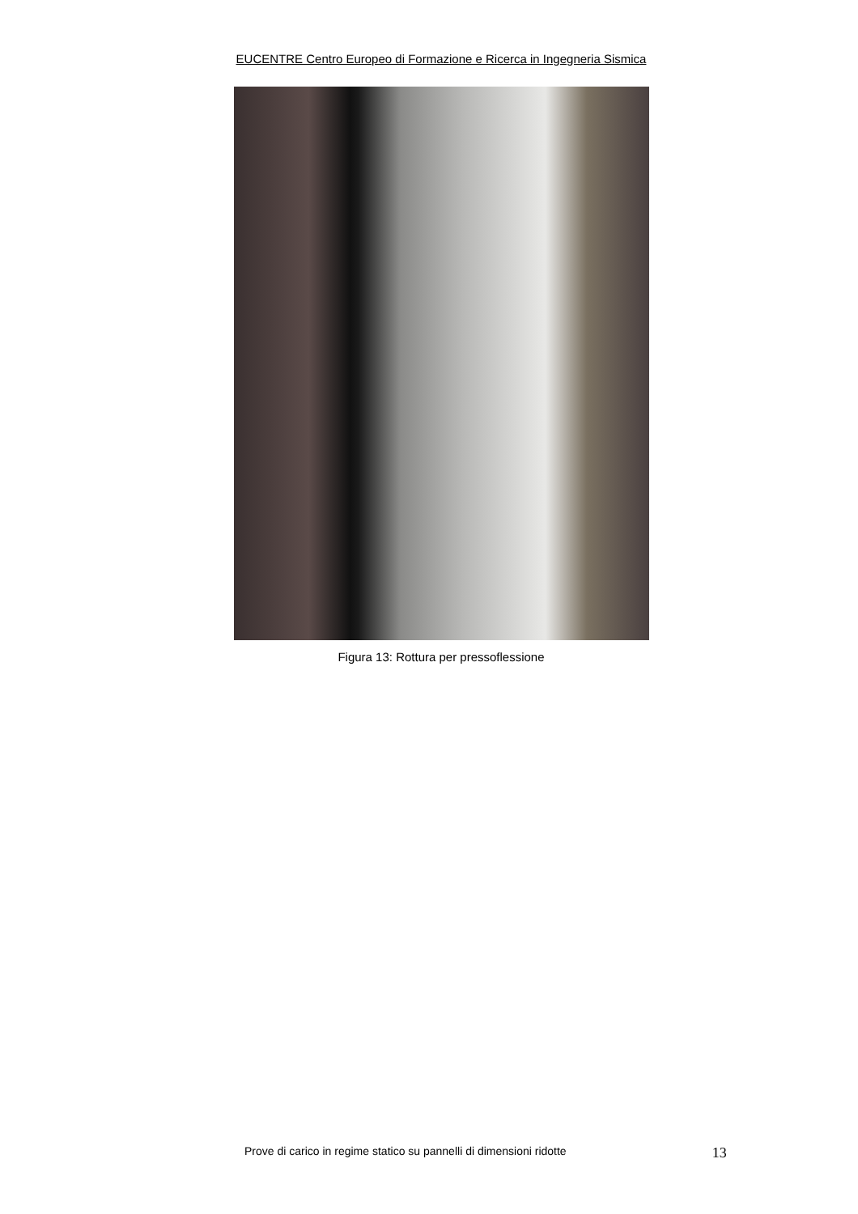EUCENTRE Centro Europeo di Formazione e Ricerca in Ingegneria Sismica
Figura 13: Rottura per pressoflessione
Prove di carico in regime statico su pannelli di dimensioni ridotte 13